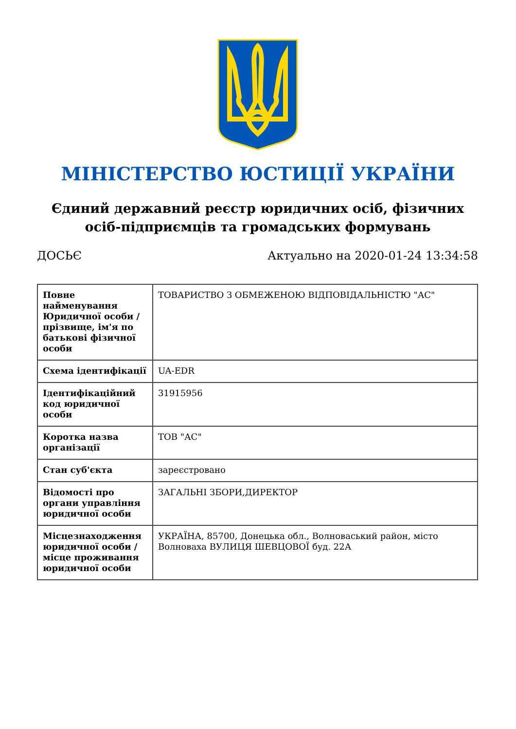МІНІСТЕРСТВО ЮСТИЦІЇ УКРАЇНИ
Єдиний державний реєстр юридичних осіб, фізичних осіб-підприємців та громадських формувань
ДОСЬЄ Актуально на 2020-01-24 13:34:58
| Повне найменування Юридичної особи / прізвище, ім'я по батькові фізичної особи | ТОВАРИСТВО З ОБМЕЖЕНОЮ ВІДПОВІДАЛЬНІСТЮ "АС" |
| Схема ідентифікації | UA-EDR |
| Ідентифікаційний код юридичної особи | 31915956 |
| Коротка назва організації | ТОВ "АС" |
| Стан суб'єкта | зареєстровано |
| Відомості про органи управління юридичної особи | ЗАГАЛЬНІ ЗБОРИ,ДИРЕКТОР |
| Місцезнаходження юридичної особи / місце проживання юридичної особи | УКРАЇНА, 85700, Донецька обл., Волноваський район, місто Волноваха ВУЛИЦЯ ШЕВЦОВОЇ буд. 22А |